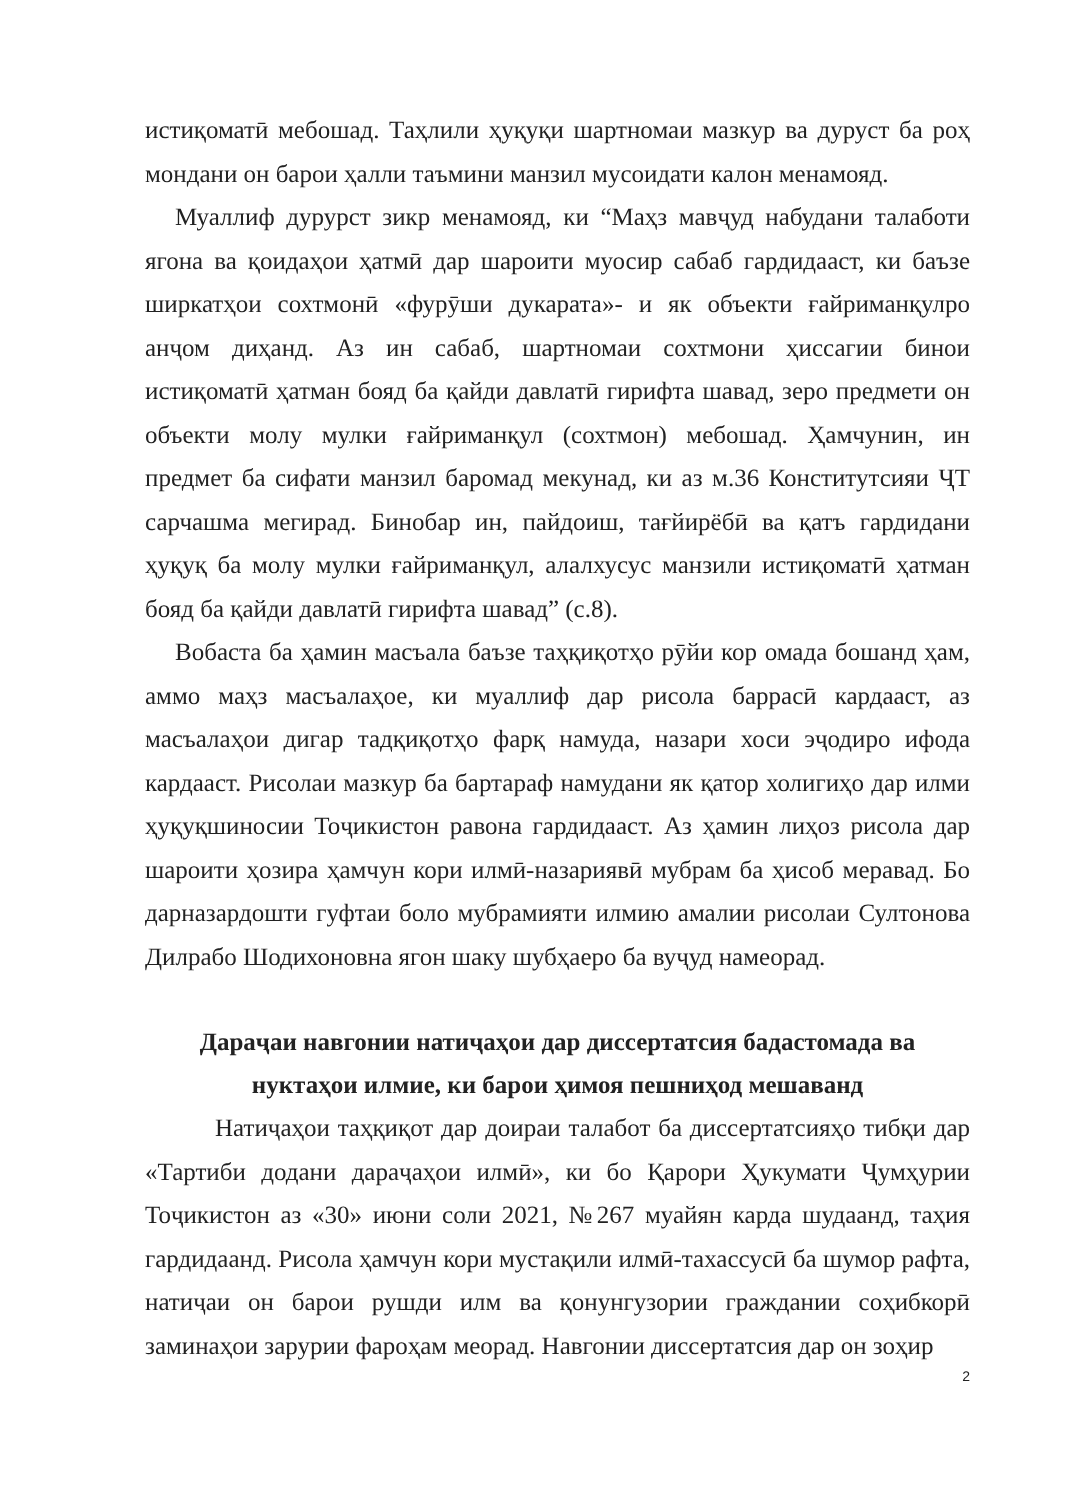истиқоматӣ мебошад. Таҳлили ҳуқуқи шартномаи мазкур ва дуруст ба роҳ мондани он барои ҳалли таъмини манзил мусоидати калон менамояд.
Муаллиф дурурст зикр менамояд, ки “Маҳз мавҷуд набудани талаботи ягона ва қоидаҳои ҳатмӣ дар шароити муосир сабаб гардидааст, ки баъзе ширкатҳои сохтмонӣ «фурӯши дукарата»- и як объекти ғайриманқулро анҷом диҳанд. Аз ин сабаб, шартномаи сохтмони ҳиссагии бинои истиқоматӣ ҳатман бояд ба қайди давлатӣ гирифта шавад, зеро предмети он объекти молу мулки ғайриманқул (сохтмон) мебошад. Ҳамчунин, ин предмет ба сифати манзил баромад мекунад, ки аз м.36 Конститутсияи ҶТ сарчашма мегирад. Бинобар ин, пайдоиш, тағйирёбӣ ва қатъ гардидани ҳуқуқ ба молу мулки ғайриманқул, алалхусус манзили истиқоматӣ ҳатман бояд ба қайди давлатӣ гирифта шавад” (с.8).
Вобаста ба ҳамин масъала баъзе таҳқиқотҳо рӯйи кор омада бошанд ҳам, аммо маҳз масъалаҳое, ки муаллиф дар рисола баррасӣ кардааст, аз масъалаҳои дигар тадқиқотҳо фарқ намуда, назари хоси эҷодиро ифода кардааст. Рисолаи мазкур ба бартараф намудани як қатор холигиҳо дар илми ҳуқуқшиносии Тоҷикистон равона гардидааст. Аз ҳамин лиҳоз рисола дар шароити ҳозира ҳамчун кори илмӣ-назариявӣ мубрам ба ҳисоб меравад. Бо дарназардошти гуфтаи боло мубрамияти илмию амалии рисолаи Султонова Дилрабо Шодихоновна ягон шаку шубҳаеро ба вуҷуд намеорад.
Дараҷаи навгонии натиҷаҳои дар диссертатсия бадастомада ва нуктаҳои илмие, ки барои ҳимоя пешниҳод мешаванд
Натиҷаҳои таҳқиқот дар доираи талабот ба диссертатсияҳо тибқи дар «Тартиби додани дараҷаҳои илмӣ», ки бо Қарори Ҳукумати Ҷумҳурии Тоҷикистон аз «30» июни соли 2021, №267 муайян карда шудаанд, таҳия гардидаанд. Рисола ҳамчун кори мустақили илмӣ-тахассусӣ ба шумор рафта, натиҷаи он барои рушди илм ва қонунгузории граждании соҳибкорӣ заминаҳои зарурии фароҳам меорад. Навгонии диссертатсия дар он зоҳир
2